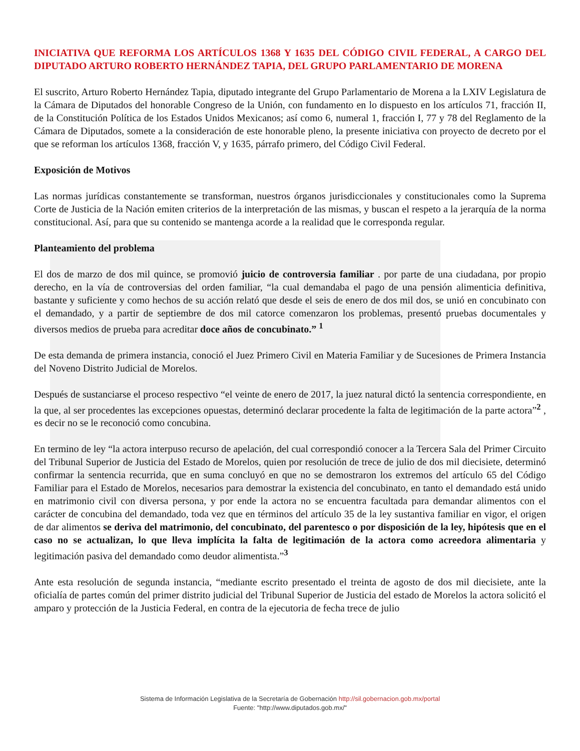INICIATIVA QUE REFORMA LOS ARTÍCULOS 1368 Y 1635 DEL CÓDIGO CIVIL FEDERAL, A CARGO DEL DIPUTADO ARTURO ROBERTO HERNÁNDEZ TAPIA, DEL GRUPO PARLAMENTARIO DE MORENA
El suscrito, Arturo Roberto Hernández Tapia, diputado integrante del Grupo Parlamentario de Morena a la LXIV Legislatura de la Cámara de Diputados del honorable Congreso de la Unión, con fundamento en lo dispuesto en los artículos 71, fracción II, de la Constitución Política de los Estados Unidos Mexicanos; así como 6, numeral 1, fracción I, 77 y 78 del Reglamento de la Cámara de Diputados, somete a la consideración de este honorable pleno, la presente iniciativa con proyecto de decreto por el que se reforman los artículos 1368, fracción V, y 1635, párrafo primero, del Código Civil Federal.
Exposición de Motivos
Las normas jurídicas constantemente se transforman, nuestros órganos jurisdiccionales y constitucionales como la Suprema Corte de Justicia de la Nación emiten criterios de la interpretación de las mismas, y buscan el respeto a la jerarquía de la norma constitucional. Así, para que su contenido se mantenga acorde a la realidad que le corresponda regular.
Planteamiento del problema
El dos de marzo de dos mil quince, se promovió juicio de controversia familiar . por parte de una ciudadana, por propio derecho, en la vía de controversias del orden familiar, “la cual demandaba el pago de una pensión alimenticia definitiva, bastante y suficiente y como hechos de su acción relató que desde el seis de enero de dos mil dos, se unió en concubinato con el demandado, y a partir de septiembre de dos mil catorce comenzaron los problemas, presentó pruebas documentales y diversos medios de prueba para acreditar doce años de concubinato.” <sup>1</sup>
De esta demanda de primera instancia, conoció el Juez Primero Civil en Materia Familiar y de Sucesiones de Primera Instancia del Noveno Distrito Judicial de Morelos.
Después de sustanciarse el proceso respectivo “el veinte de enero de 2017, la juez natural dictó la sentencia correspondiente, en la que, al ser procedentes las excepciones opuestas, determinó declarar procedente la falta de legitimación de la parte actora”<sup>2</sup> , es decir no se le reconoció como concubina.
En termino de ley “la actora interpuso recurso de apelación, del cual correspondió conocer a la Tercera Sala del Primer Circuito del Tribunal Superior de Justicia del Estado de Morelos, quien por resolución de trece de julio de dos mil diecisiete, determinó confirmar la sentencia recurrida, que en suma concluyó en que no se demostraron los extremos del artículo 65 del Código Familiar para el Estado de Morelos, necesarios para demostrar la existencia del concubinato, en tanto el demandado está unido en matrimonio civil con diversa persona, y por ende la actora no se encuentra facultada para demandar alimentos con el carácter de concubina del demandado, toda vez que en términos del artículo 35 de la ley sustantiva familiar en vigor, el origen de dar alimentos se deriva del matrimonio, del concubinato, del parentesco o por disposición de la ley, hipótesis que en el caso no se actualizan, lo que lleva implícita la falta de legitimación de la actora como acreedora alimentaria y legitimación pasiva del demandado como deudor alimentista.”<sup>3</sup>
Ante esta resolución de segunda instancia, “mediante escrito presentado el treinta de agosto de dos mil diecisiete, ante la oficialía de partes común del primer distrito judicial del Tribunal Superior de Justicia del estado de Morelos la actora solicitó el amparo y protección de la Justicia Federal, en contra de la ejecutoria de fecha trece de julio
Sistema de Información Legislativa de la Secretaría de Gobernación http://sil.gobernacion.gob.mx/portal
Fuente: "http://www.diputados.gob.mx/"